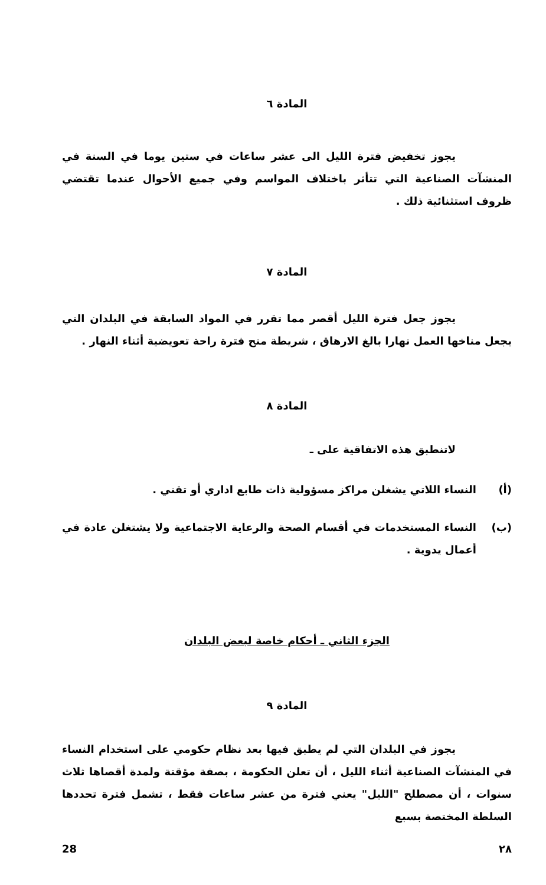المادة ٦
يجوز تخفيض فترة الليل الى عشر ساعات في ستين يوما في السنة في المنشآت الصناعية التي تتأثر باختلاف المواسم وفي جميع الأحوال عندما تقتضي ظروف استثنائية ذلك .
المادة ٧
يجوز جعل فترة الليل أقصر مما تقرر في المواد السابقة في البلدان التي يجعل مناخها العمل نهارا بالغ الارهاق ، شريطة منح فترة راحة تعويضية أثناء النهار .
المادة ٨
لاتنطبق هذه الاتفاقية على ـ
(أ) النساء اللاتي يشغلن مراكز مسؤولية ذات طابع اداري أو تقني .
(ب) النساء المستخدمات في أقسام الصحة والرعاية الاجتماعية ولا يشتغلن عادة في أعمال يدوية .
الجزء الثاني ـ أحكام خاصة لبعض البلدان
المادة ٩
يجوز في البلدان التي لم يطبق فيها بعد نظام حكومي على استخدام النساء في المنشآت الصناعية أثناء الليل ، أن تعلن الحكومة ، بصفة مؤقتة ولمدة أقصاها ثلاث سنوات ، أن مصطلح "الليل" يعني فترة من عشر ساعات فقط ، تشمل فترة تحددها السلطة المختصة بسبع
28 ٢٨